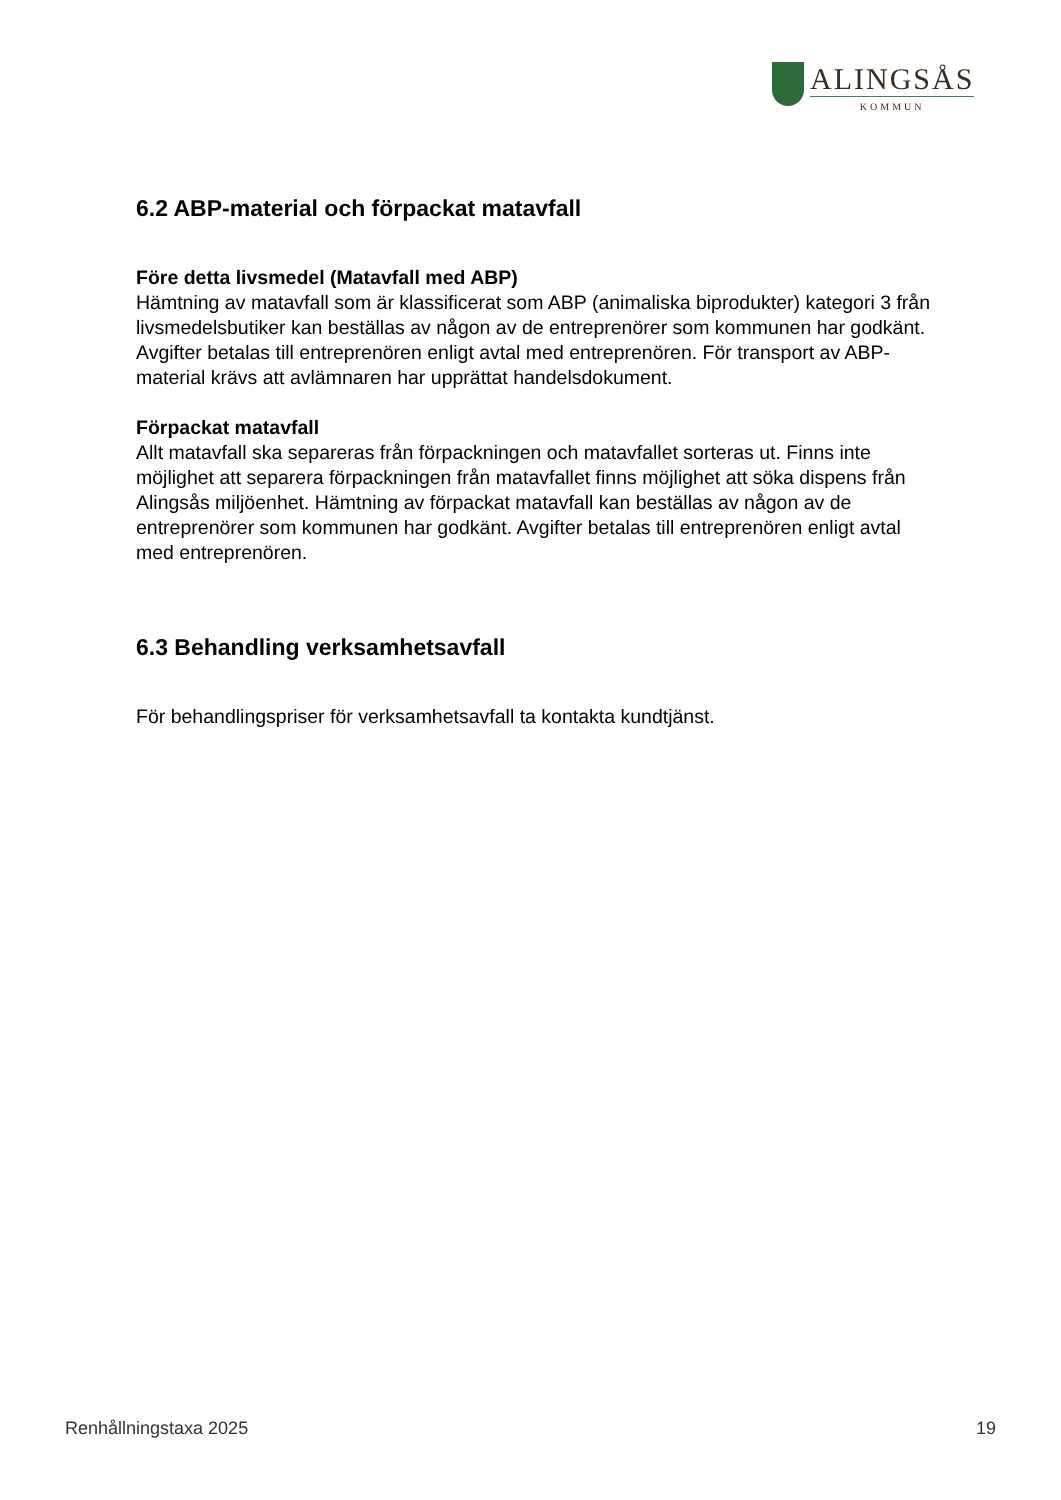ALINGSÅS
KOMMUN
6.2 ABP-material och förpackat matavfall
Före detta livsmedel (Matavfall med ABP)
Hämtning av matavfall som är klassificerat som ABP (animaliska biprodukter) kategori 3 från livsmedelsbutiker kan beställas av någon av de entreprenörer som kommunen har godkänt. Avgifter betalas till entreprenören enligt avtal med entreprenören. För transport av ABP-material krävs att avlämnaren har upprättat handelsdokument.
Förpackat matavfall
Allt matavfall ska separeras från förpackningen och matavfallet sorteras ut. Finns inte möjlighet att separera förpackningen från matavfallet finns möjlighet att söka dispens från Alingsås miljöenhet. Hämtning av förpackat matavfall kan beställas av någon av de entreprenörer som kommunen har godkänt. Avgifter betalas till entreprenören enligt avtal med entreprenören.
6.3 Behandling verksamhetsavfall
För behandlingspriser för verksamhetsavfall ta kontakta kundtjänst.
Renhållningstaxa 2025 19